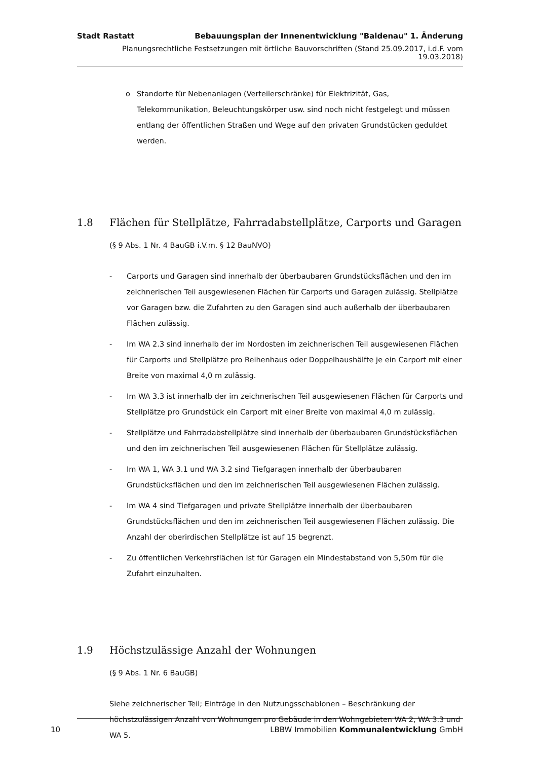Stadt Rastatt Bebauungsplan der Innenentwicklung "Baldenau" 1. Änderung
Planungsrechtliche Festsetzungen mit örtliche Bauvorschriften (Stand 25.09.2017, i.d.F. vom 19.03.2018)
o Standorte für Nebenanlagen (Verteilerschränke) für Elektrizität, Gas, Telekommunikation, Beleuchtungskörper usw. sind noch nicht festgelegt und müssen entlang der öffentlichen Straßen und Wege auf den privaten Grundstücken geduldet werden.
1.8 Flächen für Stellplätze, Fahrradabstellplätze, Carports und Garagen
(§ 9 Abs. 1 Nr. 4 BauGB i.V.m. § 12 BauNVO)
- Carports und Garagen sind innerhalb der überbaubaren Grundstücksflächen und den im zeichnerischen Teil ausgewiesenen Flächen für Carports und Garagen zulässig. Stellplätze vor Garagen bzw. die Zufahrten zu den Garagen sind auch außerhalb der überbaubaren Flächen zulässig.
- Im WA 2.3 sind innerhalb der im Nordosten im zeichnerischen Teil ausgewiesenen Flächen für Carports und Stellplätze pro Reihenhaus oder Doppelhaushälfte je ein Carport mit einer Breite von maximal 4,0 m zulässig.
- Im WA 3.3 ist innerhalb der im zeichnerischen Teil ausgewiesenen Flächen für Carports und Stellplätze pro Grundstück ein Carport mit einer Breite von maximal 4,0 m zulässig.
- Stellplätze und Fahrradabstellplätze sind innerhalb der überbaubaren Grundstücksflächen und den im zeichnerischen Teil ausgewiesenen Flächen für Stellplätze zulässig.
- Im WA 1, WA 3.1 und WA 3.2 sind Tiefgaragen innerhalb der überbaubaren Grundstücksflächen und den im zeichnerischen Teil ausgewiesenen Flächen zulässig.
- Im WA 4 sind Tiefgaragen und private Stellplätze innerhalb der überbaubaren Grundstücksflächen und den im zeichnerischen Teil ausgewiesenen Flächen zulässig. Die Anzahl der oberirdischen Stellplätze ist auf 15 begrenzt.
- Zu öffentlichen Verkehrsflächen ist für Garagen ein Mindestabstand von 5,50m für die Zufahrt einzuhalten.
1.9 Höchstzulässige Anzahl der Wohnungen
(§ 9 Abs. 1 Nr. 6 BauGB)
Siehe zeichnerischer Teil; Einträge in den Nutzungsschablonen – Beschränkung der höchstzulässigen Anzahl von Wohnungen pro Gebäude in den Wohngebieten WA 2, WA 3.3 und WA 5.
10 LBBW Immobilien Kommunalentwicklung GmbH